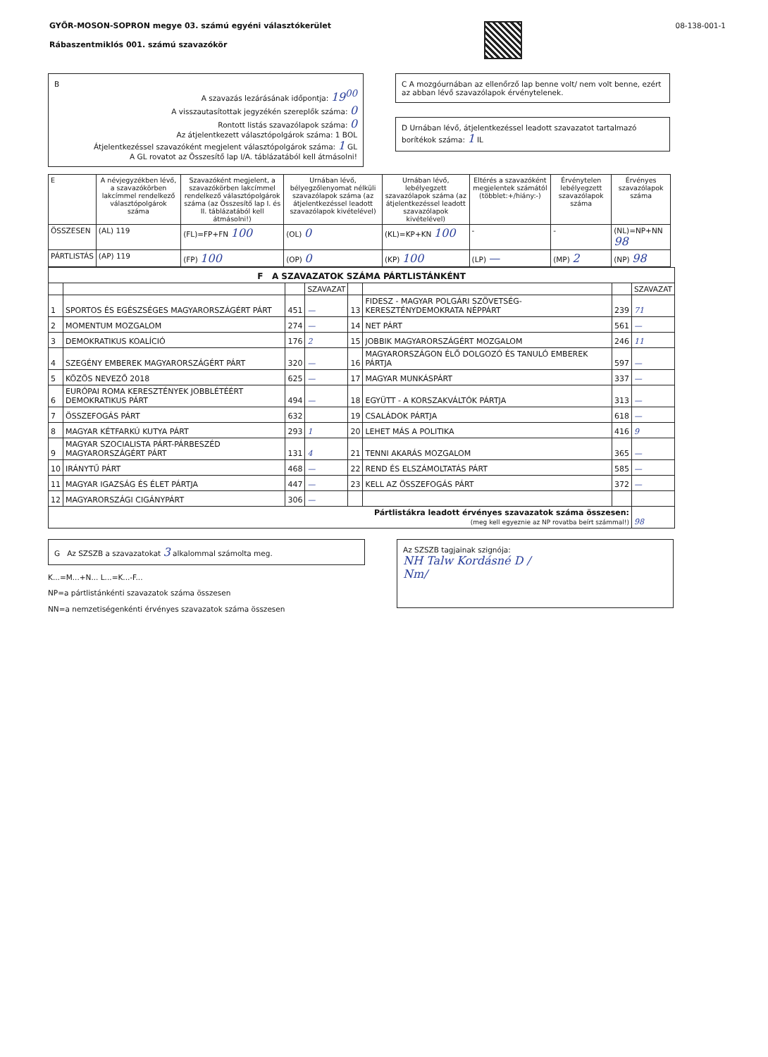GYŐR-MOSON-SOPRON megye 03. számú egyéni választókerület
Rábaszentmiklós 001. számú szavazókör
08-138-001-1
B
A szavazás lezárásának időpontja: 19<sup>00</sup>
A visszautasítottak jegyzékén szereplők száma: 0
Rontott listás szavazólapok száma: 0
Az átjelentkezett választópolgárok száma: 1 BOL
Átjelentkezéssel szavazóként megjelent választópolgárok száma: 1 GL
A GL rovatot az Összesítő lap I/A. táblázatából kell átmásolni!
C A mozgóurnában az ellenőrző lap benne volt/ nem volt benne, ezért az abban lévő szavazólapok érvénytelenek.
D Urnában lévő, átjelentkezéssel leadott szavazatot tartalmazó borítékok száma: 1 IL
| E | A névjegyzékben lévő, a szavazókörben lakcímmel rendelkező választópolgárok száma | Szavazóként megjelent, a szavazókörben lakcímmel rendelkező választópolgárok száma (az Összesítő lap I. és II. táblázatából kell átmásolni!) | Urnában lévő, bélyegzőlenyomat nélküli szavazólapok száma (az átjelentkezéssel leadott szavazólapok kivételével) | Urnában lévő, lebélyegzett szavazólapok száma (az átjelentkezéssel leadott szavazólapok kivételével) | Eltérés a szavazóként megjelentek számától (többlet:+/hiány:-) | Érvénytelen lebélyegzett szavazólapok száma | Érvényes szavazólapok száma |
| --- | --- | --- | --- | --- | --- | --- | --- |
| ÖSSZESEN | (AL) 119 | (FL)=FP+FN 100 | (OL) 0 | (KL)=KP+KN 100 | - | - | (NL)=NP+NN 98 |
| PÁRTLISTÁS | (AP) 119 | (FP) 100 | (OP) 0 | (KP) 100 | (LP) — | (MP) 2 | (NP) 98 |
| F A SZAVAZATOK SZÁMA PÁRTLISTÁNKÉNT | | | | | | | |
| | | | SZAVAZAT | | | | SZAVAZAT |
| 1 | SPORTOS ÉS EGÉSZSÉGES MAGYARORSZÁGÉRT PÁRT | 451 | — | 13 | FIDESZ - MAGYAR POLGÁRI SZÖVETSÉG-KERESZTÉNYDEMOKRATA NÉPPÁRT | 239 | 71 |
| 2 | MOMENTUM MOZGALOM | 274 | — | 14 | NET PÁRT | 561 | — |
| 3 | DEMOKRATIKUS KOALÍCIÓ | 176 | 2 | 15 | JOBBIK MAGYARORSZÁGÉRT MOZGALOM | 246 | 11 |
| 4 | SZEGÉNY EMBEREK MAGYARORSZÁGÉRT PÁRT | 320 | — | 16 | MAGYARORSZÁGON ÉLŐ DOLGOZÓ ÉS TANULÓ EMBEREK PÁRTJA | 597 | — |
| 5 | KÖZÖS NEVEZŐ 2018 | 625 | — | 17 | MAGYAR MUNKÁSPÁRT | 337 | — |
| 6 | EURÓPAI ROMA KERESZTÉNYEK JOBBLÉTÉÉRT DEMOKRATIKUS PÁRT | 494 | — | 18 | EGYÜTT - A KORSZAKVÁLTÓK PÁRTJA | 313 | — |
| 7 | ÖSSZEFOGÁS PÁRT | 632 | | 19 | CSALÁDOK PÁRTJA | 618 | — |
| 8 | MAGYAR KÉTFARKÚ KUTYA PÁRT | 293 | 1 | 20 | LEHET MÁS A POLITIKA | 416 | 9 |
| 9 | MAGYAR SZOCIALISTA PÁRT-PÁRBESZÉD MAGYARORSZÁGÉRT PÁRT | 131 | 4 | 21 | TENNI AKARÁS MOZGALOM | 365 | — |
| 10 | IRÁNYTŰ PÁRT | 468 | — | 22 | REND ÉS ELSZÁMOLTATÁS PÁRT | 585 | — |
| 11 | MAGYAR IGAZSÁG ÉS ÉLET PÁRTJA | 447 | — | 23 | KELL AZ ÖSSZEFOGÁS PÁRT | 372 | — |
| 12 | MAGYARORSZÁGI CIGÁNYPÁRT | 306 | — | | | | |
| Pártlistákra leadott érvényes szavazatok száma összesen: (meg kell egyeznie az NP rovatba beírt számmal!) | | | | | | | 98 |
G Az SZSZB a szavazatokat 3 alkalommal számolta meg.
K...=M...+N... L...=K...-F...
NP=a pártlistánkénti szavazatok száma összesen
NN=a nemzetiségenkénti érvényes szavazatok száma összesen
Az SZSZB tagjainak szignója:
NH Talw Kordásné D /
Nm/